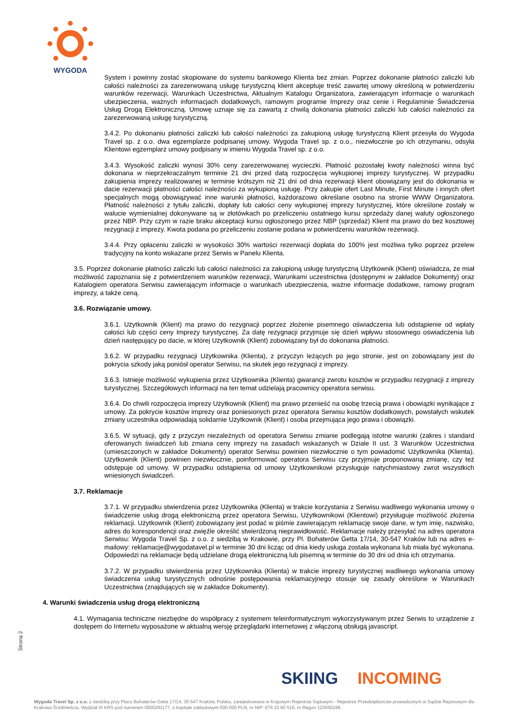WYGODA
System i powinny zostać skopiowane do systemu bankowego Klienta bez zmian. Poprzez dokonanie płatności zaliczki lub całości należności za zarezerwowaną usługę turystyczną klient akceptuje treść zawartej umowy określoną w potwierdzeniu warunków rezerwacji, Warunkach Uczestnictwa, Aktualnym Katalogu Organizatora, zawierającym informacje o warunkach ubezpieczenia, ważnych informacjach dodatkowych, ramowym programie Imprezy oraz cenie i Regulaminie Świadczenia Usług Drogą Elektroniczną. Umowę uznaje się za zawartą z chwilą dokonania płatności zaliczki lub całości należności za zarezerwowaną usługę turystyczną.
3.4.2. Po dokonaniu płatności zaliczki lub całości należności za zakupioną usługę turystyczną Klient przesyła do Wygoda Travel sp. z o.o. dwa egzemplarze podpisanej umowy. Wygoda Travel sp. z o.o., niezwłocznie po ich otrzymaniu, odsyła Klientowi egzemplarz umowy podpisany w imieniu Wygoda Travel sp. z o.o.
3.4.3. Wysokość zaliczki wynosi 30% ceny zarezerwowanej wycieczki. Płatność pozostałej kwoty należności winna być dokonana w nieprzekraczalnym terminie 21 dni przed datą rozpoczęcia wykupionej imprezy turystycznej. W przypadku zakupienia imprezy realizowanej w terminie krótszym niż 21 dni od dnia rezerwacji klient obowiązany jest do dokonania w dacie rezerwacji płatności całości należności za wykupioną usługę. Przy zakupie ofert Last Minute, First Minute i innych ofert specjalnych mogą obowiązywać inne warunki płatności, każdorazowo określane osobno na stronie WWW Organizatora. Płatność należności z tytułu zaliczki, dopłaty lub całości ceny wykupionej imprezy turystycznej, które określone zostały w walucie wymienialnej dokonywane są w złotówkach po przeliczeniu ostatniego kursu sprzedaży danej waluty ogłoszonego przez NBP. Przy czym w razie braku akceptacji kursu ogłoszonego przez NBP (sprzedaż) Klient ma prawo do bez kosztowej rezygnacji z imprezy. Kwota podana po przeliczeniu zostanie podana w potwierdzeniu warunków rezerwacji.
3.4.4. Przy opłaceniu zaliczki w wysokości 30% wartości rezerwacji dopłata do 100% jest możliwa tylko poprzez przelew tradycyjny na konto wskazane przez Serwis w Panelu Klienta.
3.5. Poprzez dokonanie płatności zaliczki lub całości należności za zakupioną usługę turystyczną Użytkownik (Klient) oświadcza, że miał możliwość zapoznania się z potwierdzeniem warunków rezerwacji, Warunkami uczestnictwa (dostępnymi w zakładce Dokumenty) oraz Katalogiem operatora Serwisu zawierającym informacje o warunkach ubezpieczenia, ważne informacje dodatkowe, ramowy program imprezy, a także ceną.
3.6. Rozwiązanie umowy.
3.6.1. Użytkownik (Klient) ma prawo do rezygnacji poprzez złożenie pisemnego oświadczenia lub odstąpienie od wpłaty całości lub części ceny Imprezy turystycznej. Za datę rezygnacji przyjmuje się dzień wpływu stosownego oświadczenia lub dzień następujący po dacie, w której Użytkownik (Klient) zobowiązany był do dokonania płatności.
3.6.2. W przypadku rezygnacji Użytkownika (Klienta), z przyczyn leżących po jego stronie, jest on zobowiązany jest do pokrycia szkody jaką poniósł operator Serwisu, na skutek jego rezygnacji z imprezy.
3.6.3. Istnieje możliwość wykupienia przez Użytkownika (Klienta) gwarancji zwrotu kosztów w przypadku rezygnacji z imprezy turystycznej. Szczegółowych informacji na ten temat udzielają pracownicy operatora serwisu.
3.6.4. Do chwili rozpoczęcia imprezy Użytkownik (Klient) ma prawo przenieść na osobę trzecią prawa i obowiązki wynikające z umowy. Za pokrycie kosztów imprezy oraz poniesionych przez operatora Serwisu kosztów dodatkowych, powstałych wskutek zmiany uczestnika odpowiadają solidarnie Użytkownik (Klient) i osoba przejmująca jego prawa i obowiązki.
3.6.5. W sytuacji, gdy z przyczyn niezależnych od operatora Serwisu zmianie podlegają istotne warunki (zakres i standard oferowanych świadczeń lub zmiana ceny imprezy na zasadach wskazanych w Dziale II ust. 3 Warunków Uczestnictwa (umieszczonych w zakładce Dokumenty) operator Serwisu powinien niezwłocznie o tym powiadomić Użytkownika (Klienta). Użytkownik (Klient) powinien niezwłocznie, poinformować operatora Serwisu czy przyjmuje proponowaną zmianę, czy też odstępuje od umowy. W przypadku odstąpienia od umowy Użytkownikowi przysługuje natychmiastowy zwrot wszystkich wniesionych świadczeń.
3.7. Reklamacje
3.7.1. W przypadku stwierdzenia przez Użytkownika (Klienta) w trakcie korzystania z Serwisu wadliwego wykonania umowy o świadczenie usług drogą elektroniczną przez operatora Serwisu, Użytkownikowi (Klientowi) przysługuje możliwość złożenia reklamacji. Użytkownik (Klient) zobowiązany jest podać w piśmie zawierającym reklamację swoje dane, w tym imię, nazwisko, adres do korespondencji oraz zwięźle określić stwierdzoną nieprawidłowość. Reklamacje należy przesyłać na adres operatora Serwisu: Wygoda Travel Sp. z o.o. z siedzibą w Krakowie, przy Pl. Bohaterów Getta 17/14, 30-547 Kraków lub na adres e-mailowy: reklamacje@wygodatavel.pl w terminie 30 dni licząc od dnia kiedy usługa została wykonana lub miała być wykonana. Odpowiedzi na reklamacje będą udzielane drogą elektroniczną lub pisemną w terminie do 30 dni od dnia ich otrzymania.
3.7.2. W przypadku stwierdzenia przez Użytkownika (Klienta) w trakcie imprezy turystycznej wadliwego wykonania umowy świadczenia usług turystycznych odnośnie postępowania reklamacyjnego stosuje się zasady określone w Warunkach Uczestnictwa (znajdujących się w zakładce Dokumenty).
4. Warunki świadczenia usług drogą elektroniczną
4.1. Wymagania techniczne niezbędne do współpracy z systemem teleinformatycznym wykorzystywanym przez Serwis to urządzenie z dostępem do Internetu wyposażone w aktualną wersję przeglądarki internetowej z włączoną obsługą javascript.
Strona 2
SKIING INCOMING
Wygoda Travel Sp. z o.o. z siedzibą przy Placu Bohaterów Getta 17/14, 30-547 Kraków, Polska, zarejestrowana w Krajowym Rejestrze Sądowym - Rejestrze Przedsiębiorców prowadzonym w Sądzie Rejonowym dla Krakowa Śródmieścia, Wydział XI KRS pod numerem 0000291177, o kapitale zakładowym 500 000 PLN, nr NIP: 676 23 60 510, nr Regon 120550199.